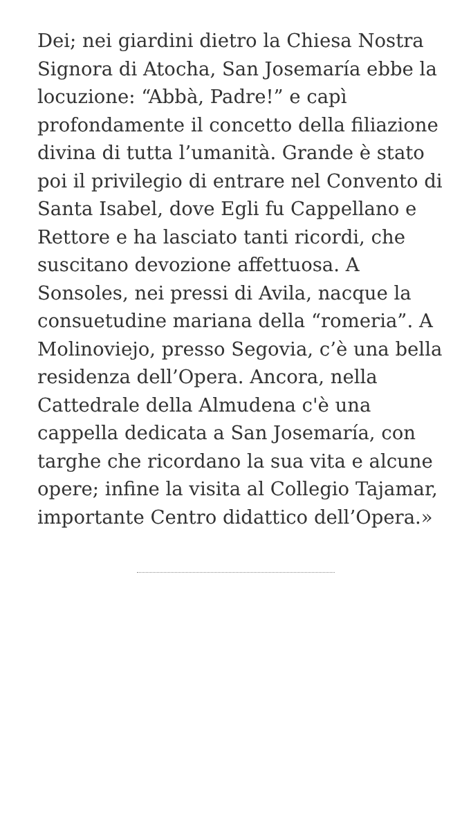Dei; nei giardini dietro la Chiesa Nostra Signora di Atocha, San Josemaría ebbe la locuzione: “Abbà, Padre!” e capì profondamente il concetto della filiazione divina di tutta l’umanità. Grande è stato poi il privilegio di entrare nel Convento di Santa Isabel, dove Egli fu Cappellano e Rettore e ha lasciato tanti ricordi, che suscitano devozione affettuosa. A Sonsoles, nei pressi di Avila, nacque la consuetudine mariana della “romeria”. A Molinoviejo, presso Segovia, c’è una bella residenza dell’Opera. Ancora, nella Cattedrale della Almudena c'è una cappella dedicata a San Josemaría, con targhe che ricordano la sua vita e alcune opere; infine la visita al Collegio Tajamar, importante Centro didattico dell’Opera.»